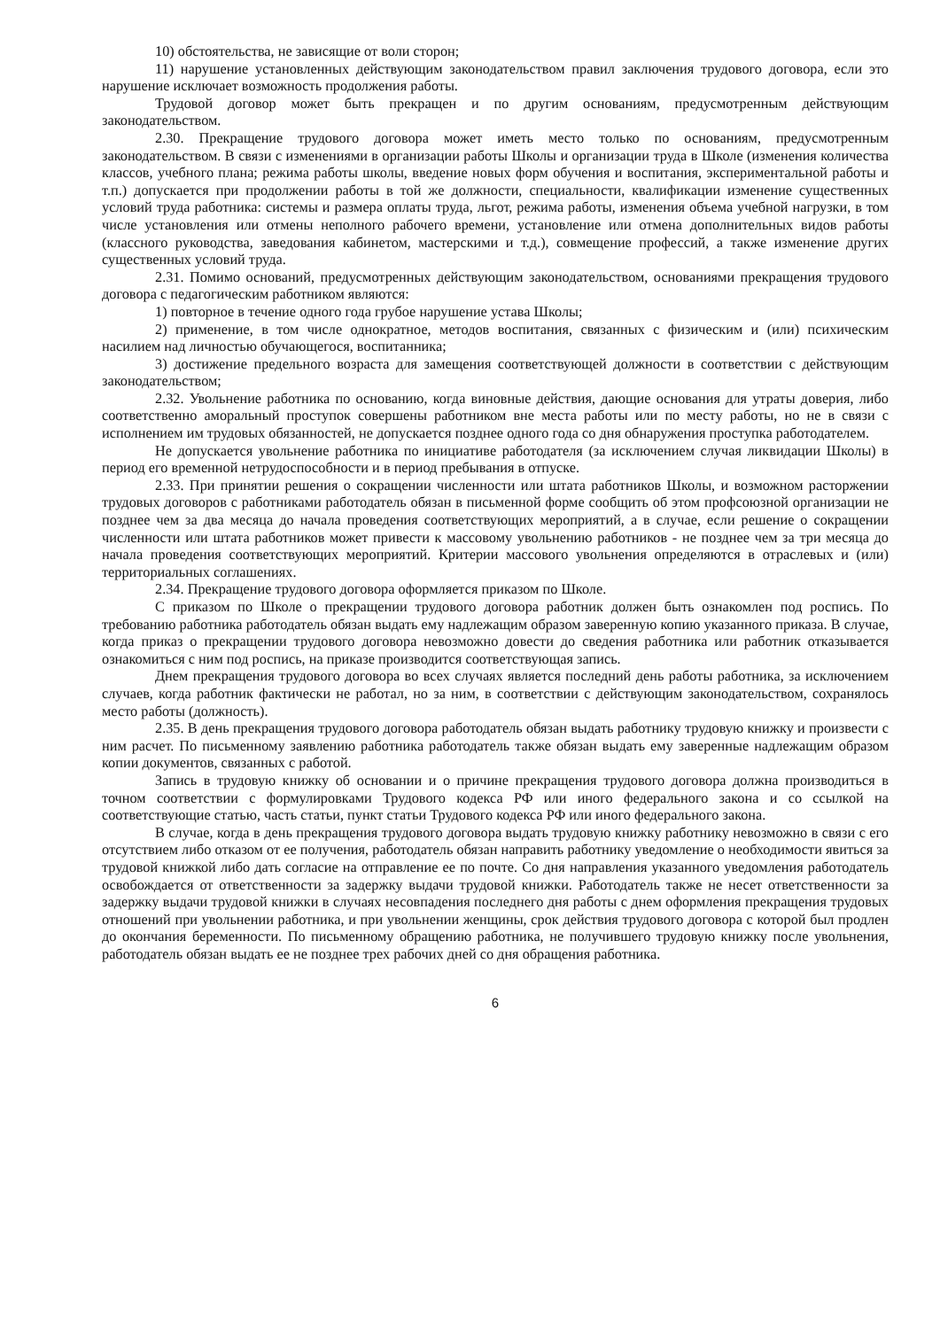10) обстоятельства, не зависящие от воли сторон;
11) нарушение установленных действующим законодательством правил заключения трудового договора, если это нарушение исключает возможность продолжения работы.
Трудовой договор может быть прекращен и по другим основаниям, предусмотренным действующим законодательством.
2.30. Прекращение трудового договора может иметь место только по основаниям, предусмотренным законодательством. В связи с изменениями в организации работы Школы и организации труда в Школе (изменения количества классов, учебного плана; режима работы школы, введение новых форм обучения и воспитания, экспериментальной работы и т.п.) допускается при продолжении работы в той же должности, специальности, квалификации изменение существенных условий труда работника: системы и размера оплаты труда, льгот, режима работы, изменения объема учебной нагрузки, в том числе установления или отмены неполного рабочего времени, установление или отмена дополнительных видов работы (классного руководства, заведования кабинетом, мастерскими и т.д.), совмещение профессий, а также изменение других существенных условий труда.
2.31. Помимо оснований, предусмотренных действующим законодательством, основаниями прекращения трудового договора с педагогическим работником являются:
1) повторное в течение одного года грубое нарушение устава Школы;
2) применение, в том числе однократное, методов воспитания, связанных с физическим и (или) психическим насилием над личностью обучающегося, воспитанника;
3) достижение предельного возраста для замещения соответствующей должности в соответствии с действующим законодательством;
2.32. Увольнение работника по основанию, когда виновные действия, дающие основания для утраты доверия, либо соответственно аморальный проступок совершены работником вне места работы или по месту работы, но не в связи с исполнением им трудовых обязанностей, не допускается позднее одного года со дня обнаружения проступка работодателем.
Не допускается увольнение работника по инициативе работодателя (за исключением случая ликвидации Школы) в период его временной нетрудоспособности и в период пребывания в отпуске.
2.33. При принятии решения о сокращении численности или штата работников Школы, и возможном расторжении трудовых договоров с работниками работодатель обязан в письменной форме сообщить об этом профсоюзной организации не позднее чем за два месяца до начала проведения соответствующих мероприятий, а в случае, если решение о сокращении численности или штата работников может привести к массовому увольнению работников - не позднее чем за три месяца до начала проведения соответствующих мероприятий. Критерии массового увольнения определяются в отраслевых и (или) территориальных соглашениях.
2.34. Прекращение трудового договора оформляется приказом по Школе.
С приказом по Школе о прекращении трудового договора работник должен быть ознакомлен под роспись. По требованию работника работодатель обязан выдать ему надлежащим образом заверенную копию указанного приказа. В случае, когда приказ о прекращении трудового договора невозможно довести до сведения работника или работник отказывается ознакомиться с ним под роспись, на приказе производится соответствующая запись.
Днем прекращения трудового договора во всех случаях является последний день работы работника, за исключением случаев, когда работник фактически не работал, но за ним, в соответствии с действующим законодательством, сохранялось место работы (должность).
2.35. В день прекращения трудового договора работодатель обязан выдать работнику трудовую книжку и произвести с ним расчет. По письменному заявлению работника работодатель также обязан выдать ему заверенные надлежащим образом копии документов, связанных с работой.
Запись в трудовую книжку об основании и о причине прекращения трудового договора должна производиться в точном соответствии с формулировками Трудового кодекса РФ или иного федерального закона и со ссылкой на соответствующие статью, часть статьи, пункт статьи Трудового кодекса РФ или иного федерального закона.
В случае, когда в день прекращения трудового договора выдать трудовую книжку работнику невозможно в связи с его отсутствием либо отказом от ее получения, работодатель обязан направить работнику уведомление о необходимости явиться за трудовой книжкой либо дать согласие на отправление ее по почте. Со дня направления указанного уведомления работодатель освобождается от ответственности за задержку выдачи трудовой книжки. Работодатель также не несет ответственности за задержку выдачи трудовой книжки в случаях несовпадения последнего дня работы с днем оформления прекращения трудовых отношений при увольнении работника, и при увольнении женщины, срок действия трудового договора с которой был продлен до окончания беременности. По письменному обращению работника, не получившего трудовую книжку после увольнения, работодатель обязан выдать ее не позднее трех рабочих дней со дня обращения работника.
6